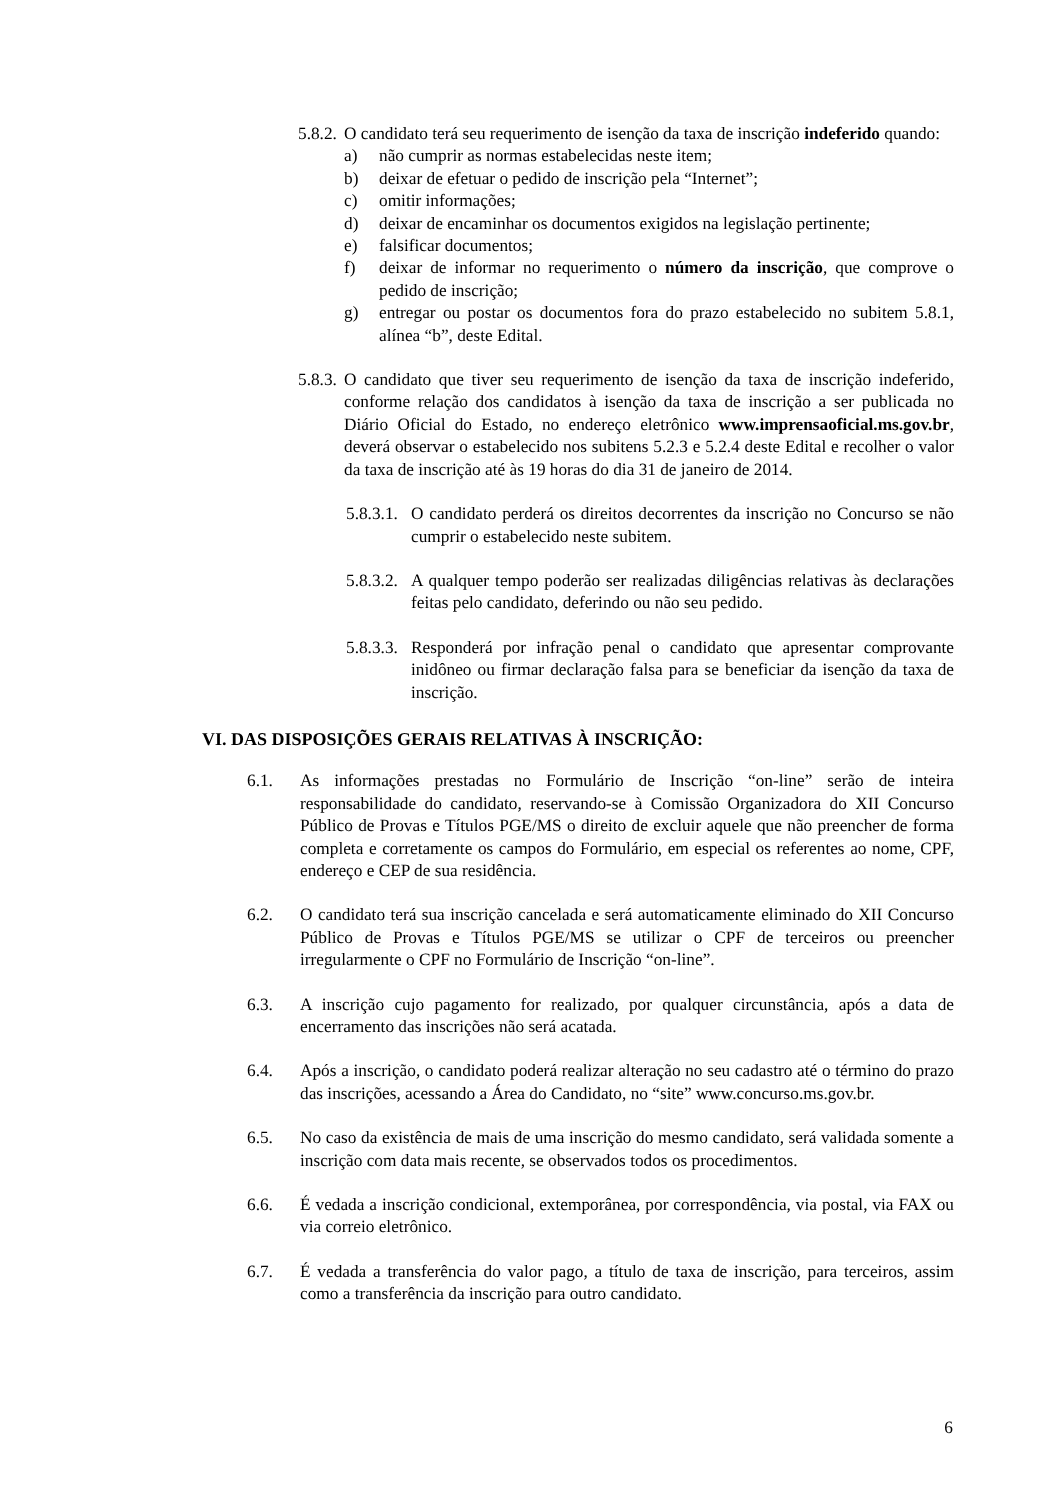5.8.2.
O candidato terá seu requerimento de isenção da taxa de inscrição indeferido quando:
a) não cumprir as normas estabelecidas neste item;
b) deixar de efetuar o pedido de inscrição pela “Internet”;
c) omitir informações;
d) deixar de encaminhar os documentos exigidos na legislação pertinente;
e) falsificar documentos;
f) deixar de informar no requerimento o número da inscrição, que comprove o pedido de inscrição;
g) entregar ou postar os documentos fora do prazo estabelecido no subitem 5.8.1, alínea “b”, deste Edital.
5.8.3.
O candidato que tiver seu requerimento de isenção da taxa de inscrição indeferido, conforme relação dos candidatos à isenção da taxa de inscrição a ser publicada no Diário Oficial do Estado, no endereço eletrônico www.imprensaoficial.ms.gov.br, deverá observar o estabelecido nos subitens 5.2.3 e 5.2.4 deste Edital e recolher o valor da taxa de inscrição até às 19 horas do dia 31 de janeiro de 2014.
5.8.3.1.
O candidato perderá os direitos decorrentes da inscrição no Concurso se não cumprir o estabelecido neste subitem.
5.8.3.2.
A qualquer tempo poderão ser realizadas diligências relativas às declarações feitas pelo candidato, deferindo ou não seu pedido.
5.8.3.3.
Responderá por infração penal o candidato que apresentar comprovante inidôneo ou firmar declaração falsa para se beneficiar da isenção da taxa de inscrição.
VI. DAS DISPOSIÇÕES GERAIS RELATIVAS À INSCRIÇÃO:
6.1. As informações prestadas no Formulário de Inscrição “on-line” serão de inteira responsabilidade do candidato, reservando-se à Comissão Organizadora do XII Concurso Público de Provas e Títulos PGE/MS o direito de excluir aquele que não preencher de forma completa e corretamente os campos do Formulário, em especial os referentes ao nome, CPF, endereço e CEP de sua residência.
6.2. O candidato terá sua inscrição cancelada e será automaticamente eliminado do XII Concurso Público de Provas e Títulos PGE/MS se utilizar o CPF de terceiros ou preencher irregularmente o CPF no Formulário de Inscrição “on-line”.
6.3. A inscrição cujo pagamento for realizado, por qualquer circunstância, após a data de encerramento das inscrições não será acatada.
6.4. Após a inscrição, o candidato poderá realizar alteração no seu cadastro até o término do prazo das inscrições, acessando a Área do Candidato, no “site” www.concurso.ms.gov.br.
6.5. No caso da existência de mais de uma inscrição do mesmo candidato, será validada somente a inscrição com data mais recente, se observados todos os procedimentos.
6.6. É vedada a inscrição condicional, extemporânea, por correspondência, via postal, via FAX ou via correio eletrônico.
6.7. É vedada a transferência do valor pago, a título de taxa de inscrição, para terceiros, assim como a transferência da inscrição para outro candidato.
6